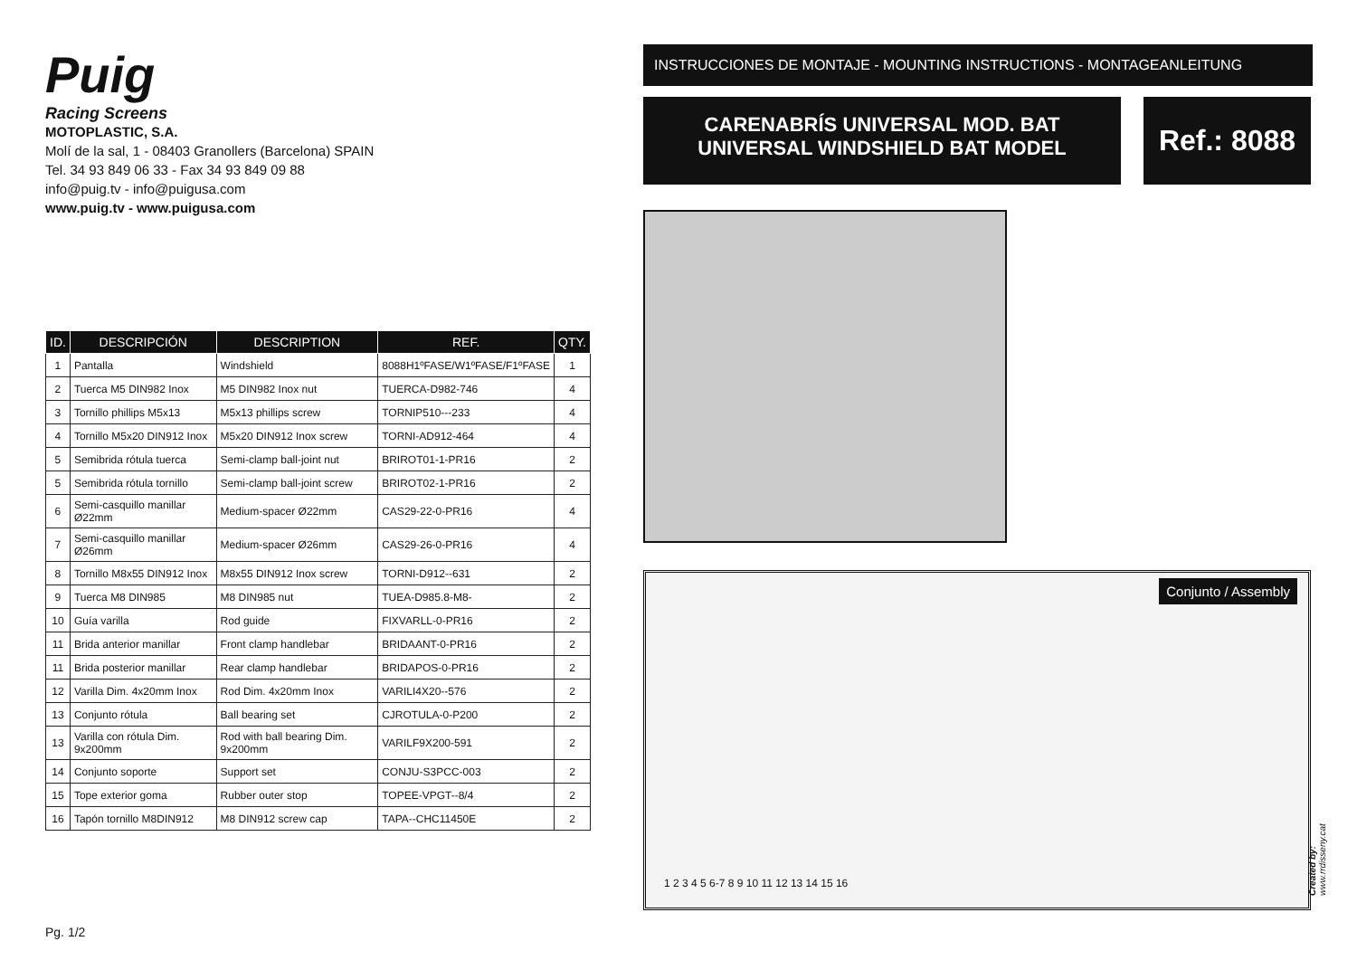Puig
Racing Screens
MOTOPLASTIC, S.A.
Molí de la sal, 1 - 08403 Granollers (Barcelona) SPAIN
Tel. 34 93 849 06 33 - Fax 34 93 849 09 88
info@puig.tv - info@puigusa.com
www.puig.tv - www.puigusa.com
| ID. | DESCRIPCIÓN | DESCRIPTION | REF. | QTY. |
| --- | --- | --- | --- | --- |
| 1 | Pantalla | Windshield | 8088H1ºFASE/W1ºFASE/F1ºFASE | 1 |
| 2 | Tuerca M5 DIN982 Inox | M5 DIN982 Inox nut | TUERCA-D982-746 | 4 |
| 3 | Tornillo phillips M5x13 | M5x13 phillips screw | TORNIP510---233 | 4 |
| 4 | Tornillo M5x20 DIN912 Inox | M5x20 DIN912 Inox screw | TORNI-AD912-464 | 4 |
| 5 | Semibrida rótula tuerca | Semi-clamp ball-joint nut | BRIROT01-1-PR16 | 2 |
| 5 | Semibrida rótula tornillo | Semi-clamp ball-joint screw | BRIROT02-1-PR16 | 2 |
| 6 | Semi-casquillo manillar Ø22mm | Medium-spacer Ø22mm | CAS29-22-0-PR16 | 4 |
| 7 | Semi-casquillo manillar Ø26mm | Medium-spacer Ø26mm | CAS29-26-0-PR16 | 4 |
| 8 | Tornillo M8x55 DIN912 Inox | M8x55 DIN912 Inox screw | TORNI-D912--631 | 2 |
| 9 | Tuerca M8 DIN985 | M8 DIN985 nut | TUEA-D985.8-M8- | 2 |
| 10 | Guía varilla | Rod guide | FIXVARLL-0-PR16 | 2 |
| 11 | Brida anterior manillar | Front clamp handlebar | BRIDAANT-0-PR16 | 2 |
| 11 | Brida posterior manillar | Rear clamp handlebar | BRIDAPOS-0-PR16 | 2 |
| 12 | Varilla Dim. 4x20mm Inox | Rod Dim. 4x20mm Inox | VARILI4X20--576 | 2 |
| 13 | Conjunto rótula | Ball bearing set | CJROTULA-0-P200 | 2 |
| 13 | Varilla con rótula Dim. 9x200mm | Rod with ball bearing Dim. 9x200mm | VARILF9X200-591 | 2 |
| 14 | Conjunto soporte | Support set | CONJU-S3PCC-003 | 2 |
| 15 | Tope exterior goma | Rubber outer stop | TOPEE-VPGT--8/4 | 2 |
| 16 | Tapón tornillo M8DIN912 | M8 DIN912 screw cap | TAPA--CHC11450E | 2 |
INSTRUCCIONES DE MONTAJE - MOUNTING INSTRUCTIONS - MONTAGEANLEITUNG
CARENABRÍS UNIVERSAL MOD. BAT
UNIVERSAL WINDSHIELD BAT MODEL
Ref.: 8088
Conjunto / Assembly
1 2 3 4 5 6-7 8 9 10 11 12 13 14 15 16
Pg. 1/2
Created by: www.rrdisseny.cat